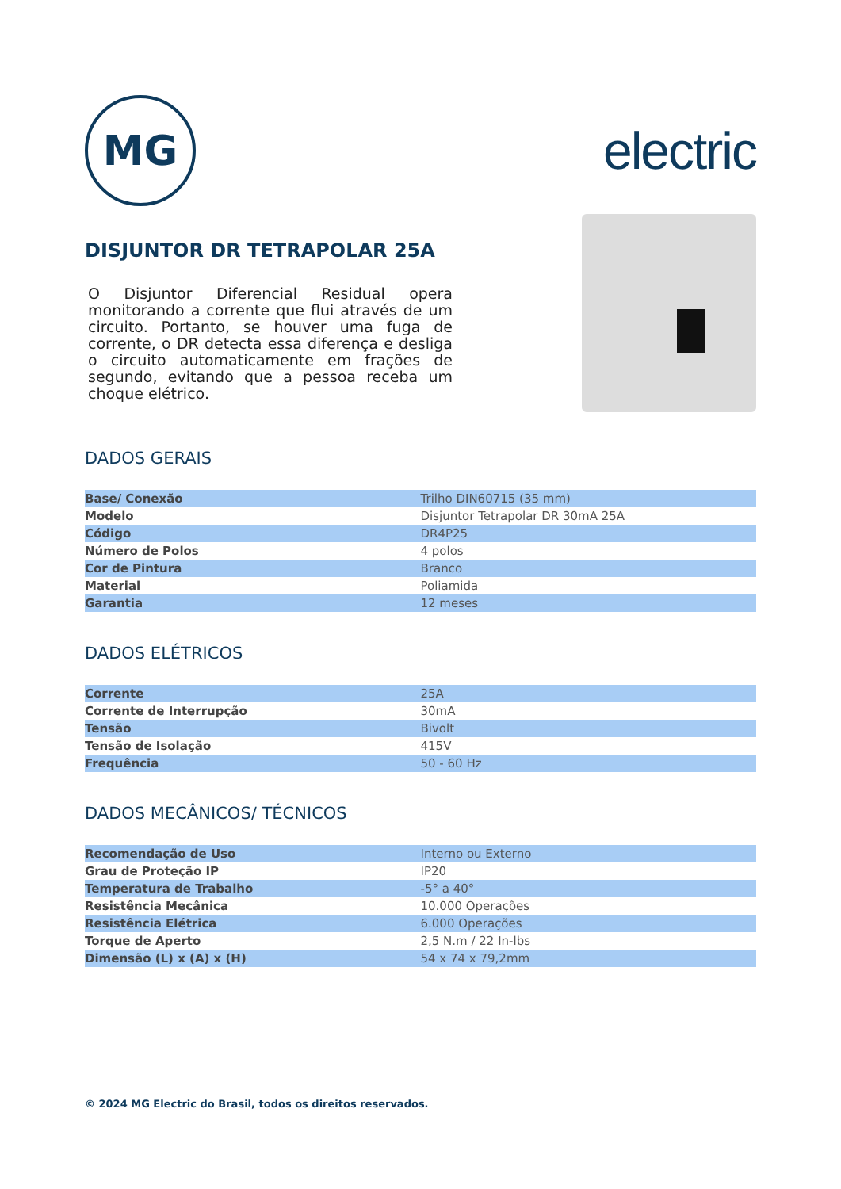MG
electric
DISJUNTOR DR TETRAPOLAR 25A
O Disjuntor Diferencial Residual opera monitorando a corrente que flui através de um circuito. Portanto, se houver uma fuga de corrente, o DR detecta essa diferença e desliga o circuito automaticamente em frações de segundo, evitando que a pessoa receba um choque elétrico.
DADOS GERAIS
| Base/ Conexão | Trilho DIN60715 (35 mm) |
| Modelo | Disjuntor Tetrapolar DR 30mA 25A |
| Código | DR4P25 |
| Número de Polos | 4 polos |
| Cor de Pintura | Branco |
| Material | Poliamida |
| Garantia | 12 meses |
DADOS ELÉTRICOS
| Corrente | 25A |
| Corrente de Interrupção | 30mA |
| Tensão | Bivolt |
| Tensão de Isolação | 415V |
| Frequência | 50 - 60 Hz |
DADOS MECÂNICOS/ TÉCNICOS
| Recomendação de Uso | Interno ou Externo |
| Grau de Proteção IP | IP20 |
| Temperatura de Trabalho | -5° a 40° |
| Resistência Mecânica | 10.000 Operações |
| Resistência Elétrica | 6.000 Operações |
| Torque de Aperto | 2,5 N.m / 22 In-lbs |
| Dimensão (L) x (A) x (H) | 54 x 74 x 79,2mm |
© 2024 MG Electric do Brasil, todos os direitos reservados.